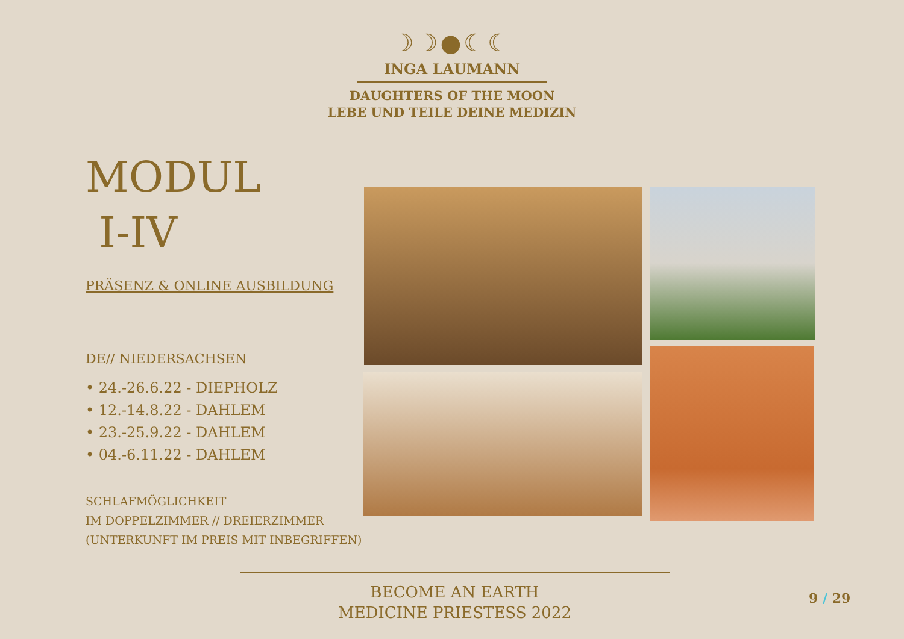☽☽●☾☾
INGA LAUMANN
DAUGHTERS OF THE MOON
LEBE UND TEILE DEINE MEDIZIN
MODUL
I-IV
PRÄSENZ & ONLINE AUSBILDUNG
DE// NIEDERSACHSEN
• 24.-26.6.22 - DIEPHOLZ
• 12.-14.8.22 - DAHLEM
• 23.-25.9.22 - DAHLEM
• 04.-6.11.22 - DAHLEM
SCHLAFMÖGLICHKEIT
IM DOPPELZIMMER // DREIERZIMMER
(UNTERKUNFT IM PREIS MIT INBEGRIFFEN)
BECOME AN EARTH
MEDICINE PRIESTESS 2022
9 / 29